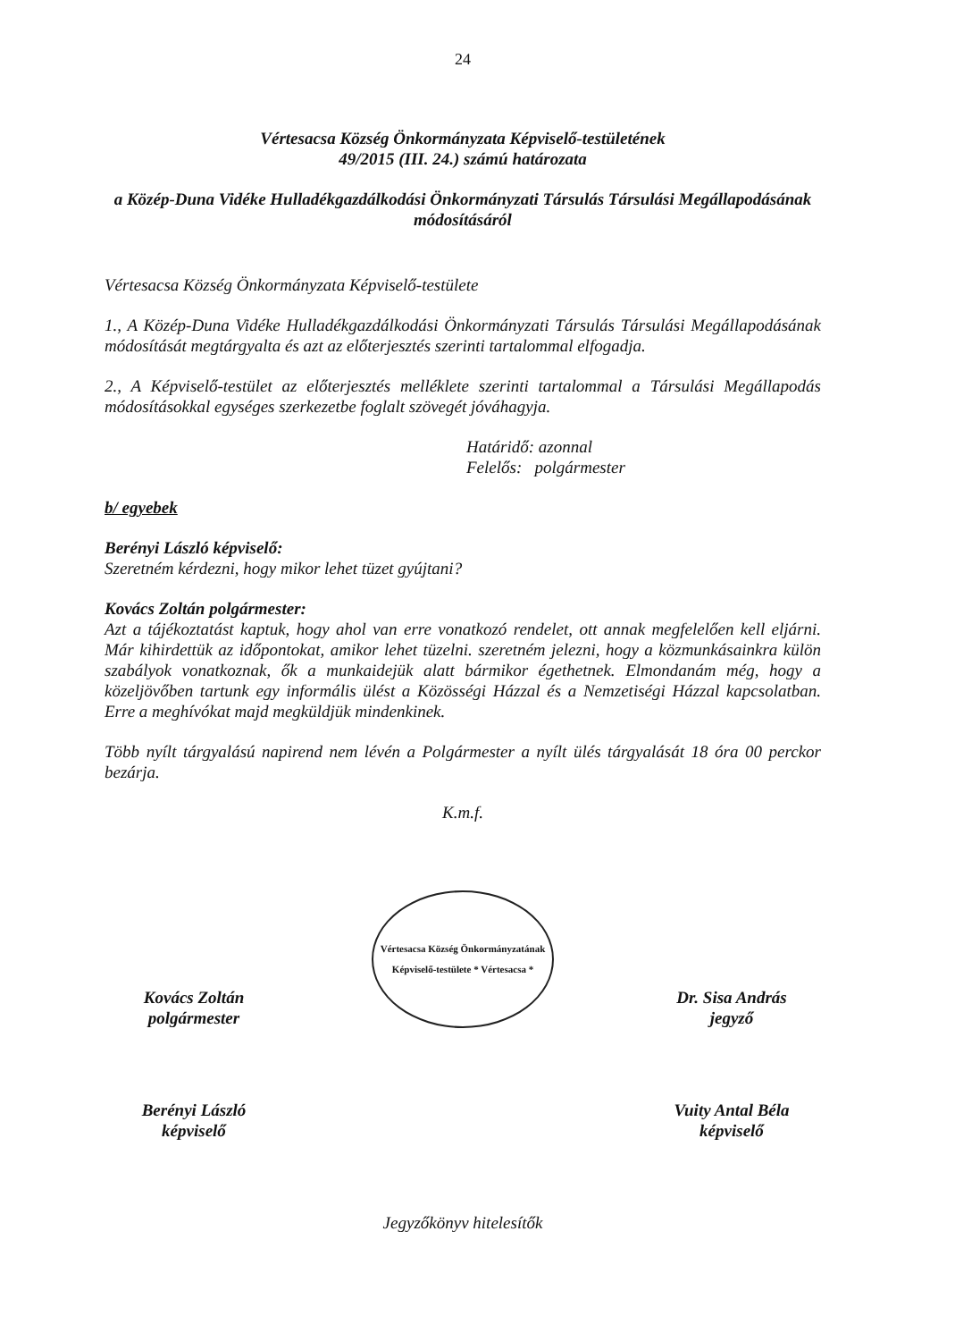24
Vértesacsa Község Önkormányzata Képviselő-testületének
49/2015 (III. 24.) számú határozata
a Közép-Duna Vidéke Hulladékgazdálkodási Önkormányzati Társulás Társulási Megállapodásának módosításáról
Vértesacsa Község Önkormányzata Képviselő-testülete
1., A Közép-Duna Vidéke Hulladékgazdálkodási Önkormányzati Társulás Társulási Megállapodásának módosítását megtárgyalta és azt az előterjesztés szerinti tartalommal elfogadja.
2., A Képviselő-testület az előterjesztés melléklete szerinti tartalommal a Társulási Megállapodás módosításokkal egységes szerkezetbe foglalt szövegét jóváhagyja.
Határidő: azonnal
Felelős: polgármester
b/ egyebek
Berényi László képviselő:
Szeretném kérdezni, hogy mikor lehet tüzet gyújtani?
Kovács Zoltán polgármester:
Azt a tájékoztatást kaptuk, hogy ahol van erre vonatkozó rendelet, ott annak megfelelően kell eljárni. Már kihirdettük az időpontokat, amikor lehet tüzelni. szeretném jelezni, hogy a közmunkásainkra külön szabályok vonatkoznak, ők a munkaidejük alatt bármikor égethetnek. Elmondanám még, hogy a közeljövőben tartunk egy informális ülést a Közösségi Házzal és a Nemzetiségi Házzal kapcsolatban. Erre a meghívókat majd megküldjük mindenkinek.
Több nyílt tárgyalású napirend nem lévén a Polgármester a nyílt ülés tárgyalását 18 óra 00 perckor bezárja.
K.m.f.
Kovács Zoltán
polgármester
Vértesacsa Község Önkormányzatának Képviselő-testülete * Vértesacsa *
Dr. Sisa András
jegyző
Berényi László
képviselő
Vuity Antal Béla
képviselő
Jegyzőkönyv hitelesítők